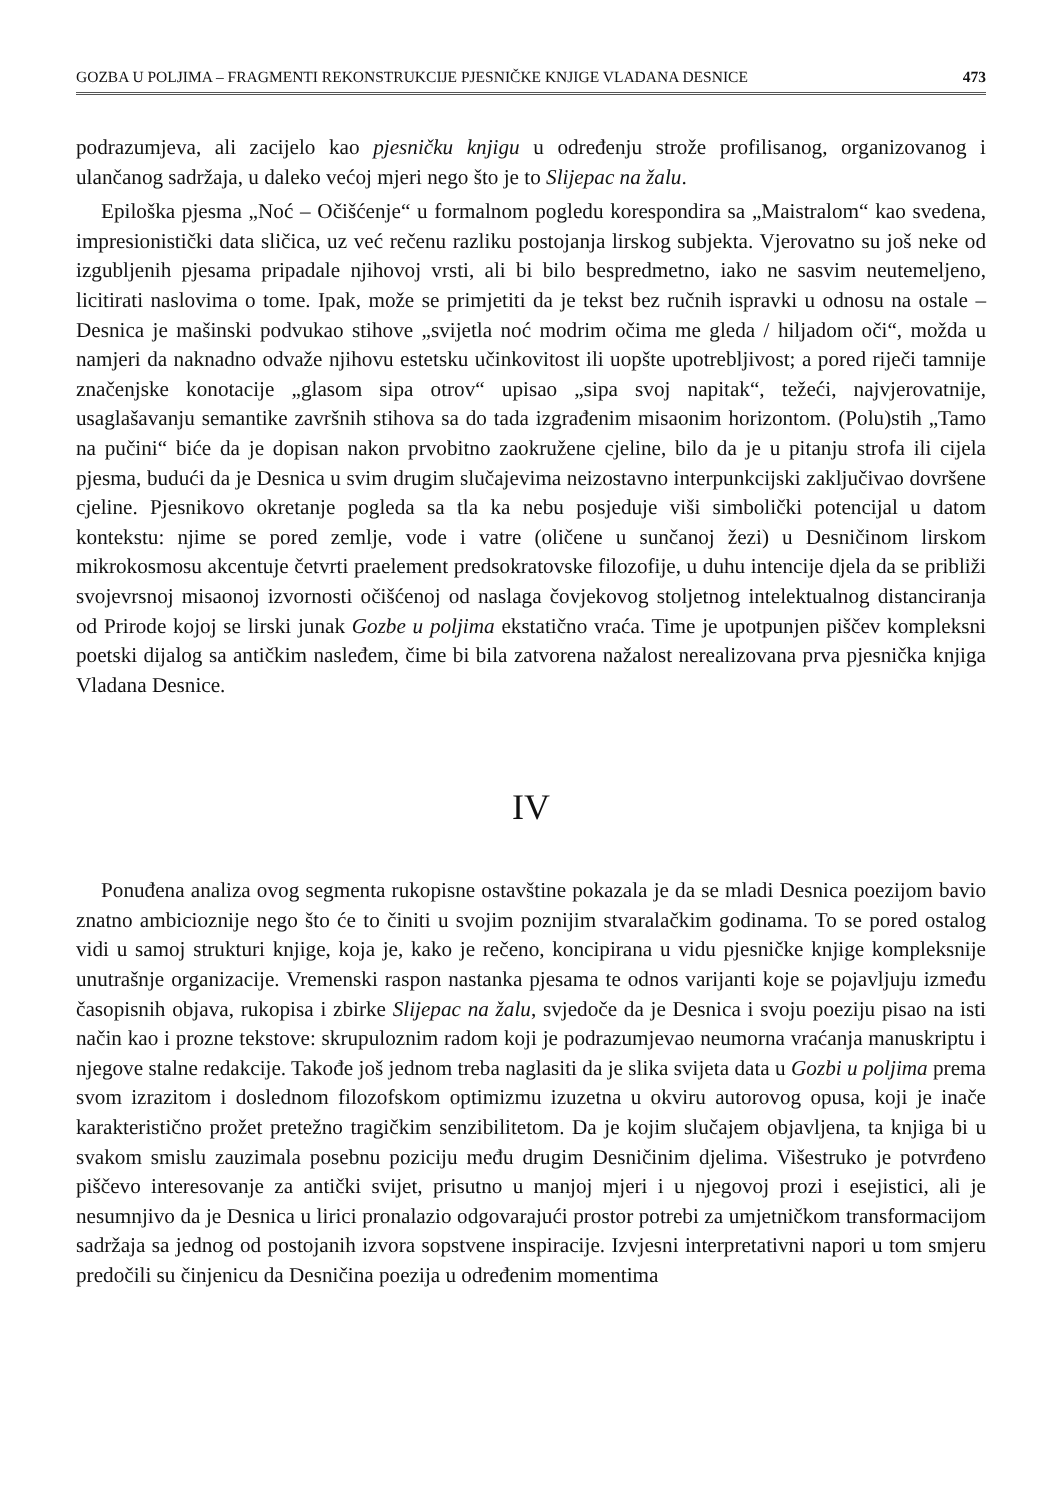GOZBA U POLJIMA – FRAGMENTI REKONSTRUKCIJE PJESNIČKE KNJIGE VLADANA DESNICE 473
podrazumjeva, ali zacijelo kao pjesničku knjigu u određenju strože profilisanog, organizovanog i ulančanog sadržaja, u daleko većoj mjeri nego što je to Slijepac na žalu.
Epiloška pjesma „Noć – Očišćenje“ u formalnom pogledu korespondira sa „Maistralom“ kao svedena, impresionistički data sličica, uz već rečenu razliku postojanja lirskog subjekta. Vjerovatno su još neke od izgubljenih pjesama pripadale njihovoj vrsti, ali bi bilo bespredmetno, iako ne sasvim neutemeljeno, licitirati naslovima o tome. Ipak, može se primjetiti da je tekst bez ručnih ispravki u odnosu na ostale – Desnica je mašinski podvukao stihove „svijetla noć modrim očima me gleda / hiljadom oči“, možda u namjeri da naknadno odvaže njihovu estetsku učinkovitost ili uopšte upotrebljivost; a pored riječi tamnije značenjske konotacije „glasom sipa otrov“ upisao „sipa svoj napitak“, težeći, najvjerovatnije, usaglašavanju semantike završnih stihova sa do tada izgrađenim misaonim horizontom. (Polu)stih „Tamo na pučini“ biće da je dopisan nakon prvobitno zaokružene cjeline, bilo da je u pitanju strofa ili cijela pjesma, budući da je Desnica u svim drugim slučajevima neizostavno interpunkcijski zaključivao dovršene cjeline. Pjesnikovo okretanje pogleda sa tla ka nebu posjeduje viši simbolički potencijal u datom kontekstu: njime se pored zemlje, vode i vatre (oličene u sunčanoj žezi) u Desničinom lirskom mikrokosmosu akcentuje četvrti praelement predsokratovske filozofije, u duhu intencije djela da se približi svojevrsnoj misaonoj izvornosti očišćenoj od naslaga čovjekovog stoljetnog intelektualnog distanciranja od Prirode kojoj se lirski junak Gozbe u poljima ekstatično vraća. Time je upotpunjen piščev kompleksni poetski dijalog sa antičkim nasleđem, čime bi bila zatvorena nažalost nerealizovana prva pjesnička knjiga Vladana Desnice.
IV
Ponuđena analiza ovog segmenta rukopisne ostavštine pokazala je da se mladi Desnica poezijom bavio znatno ambicioznije nego što će to činiti u svojim poznijim stvaralačkim godinama. To se pored ostalog vidi u samoj strukturi knjige, koja je, kako je rečeno, koncipirana u vidu pjesničke knjige kompleksnije unutrašnje organizacije. Vremenski raspon nastanka pjesama te odnos varijanti koje se pojavljuju između časopisnih objava, rukopisa i zbirke Slijepac na žalu, svjedoče da je Desnica i svoju poeziju pisao na isti način kao i prozne tekstove: skrupuloznim radom koji je podrazumjevao neumorna vraćanja manuskriptu i njegove stalne redakcije. Takođe još jednom treba naglasiti da je slika svijeta data u Gozbi u poljima prema svom izrazitom i doslednom filozofskom optimizmu izuzetna u okviru autorovog opusa, koji je inače karakteristično prožet pretežno tragičkim senzibilitetom. Da je kojim slučajem objavljena, ta knjiga bi u svakom smislu zauzimala posebnu poziciju među drugim Desničinim djelima. Višestruko je potvrđeno piščevo interesovanje za antički svijet, prisutno u manjoj mjeri i u njegovoj prozi i esejistici, ali je nesumnjivo da je Desnica u lirici pronalazio odgovarajući prostor potrebi za umjetničkom transformacijom sadržaja sa jednog od postojanih izvora sopstvene inspiracije. Izvjesni interpretativni napori u tom smjeru predočili su činjenicu da Desničina poezija u određenim momentima